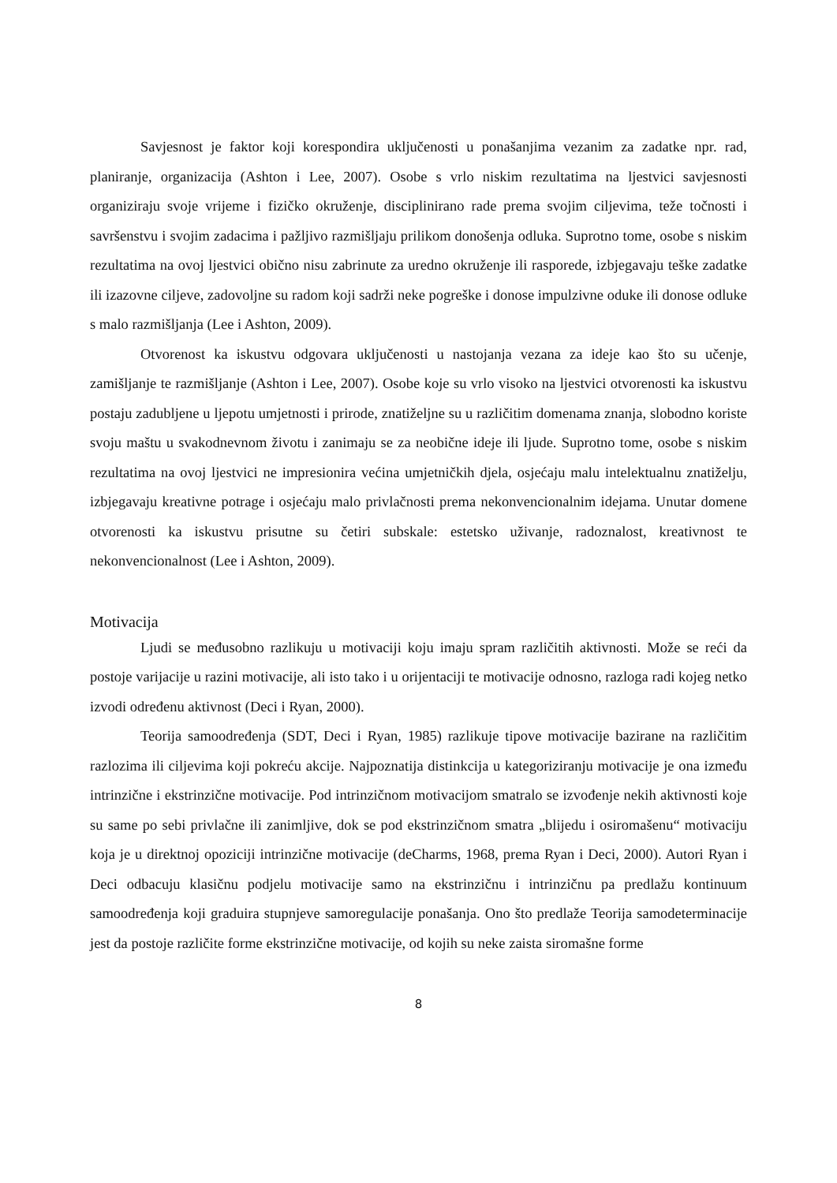Savjesnost je faktor koji korespondira uključenosti u ponašanjima vezanim za zadatke npr. rad, planiranje, organizacija (Ashton i Lee, 2007). Osobe s vrlo niskim rezultatima na ljestvici savjesnosti organiziraju svoje vrijeme i fizičko okruženje, disciplinirano rade prema svojim ciljevima, teže točnosti i savršenstvu i svojim zadacima i pažljivo razmišljaju prilikom donošenja odluka. Suprotno tome, osobe s niskim rezultatima na ovoj ljestvici obično nisu zabrinute za uredno okruženje ili rasporede, izbjegavaju teške zadatke ili izazovne ciljeve, zadovoljne su radom koji sadrži neke pogreške i donose impulzivne oduke ili donose odluke s malo razmišljanja (Lee i Ashton, 2009).
Otvorenost ka iskustvu odgovara uključenosti u nastojanja vezana za ideje kao što su učenje, zamišljanje te razmišljanje (Ashton i Lee, 2007). Osobe koje su vrlo visoko na ljestvici otvorenosti ka iskustvu postaju zadubljene u ljepotu umjetnosti i prirode, znatiželjne su u različitim domenama znanja, slobodno koriste svoju maštu u svakodnevnom životu i zanimaju se za neobične ideje ili ljude. Suprotno tome, osobe s niskim rezultatima na ovoj ljestvici ne impresionira većina umjetničkih djela, osjećaju malu intelektualnu znatiželju, izbjegavaju kreativne potrage i osjećaju malo privlačnosti prema nekonvencionalnim idejama. Unutar domene otvorenosti ka iskustvu prisutne su četiri subskale: estetsko uživanje, radoznalost, kreativnost te nekonvencionalnost (Lee i Ashton, 2009).
Motivacija
Ljudi se međusobno razlikuju u motivaciji koju imaju spram različitih aktivnosti. Može se reći da postoje varijacije u razini motivacije, ali isto tako i u orijentaciji te motivacije odnosno, razloga radi kojeg netko izvodi određenu aktivnost (Deci i Ryan, 2000).
Teorija samoodređenja (SDT, Deci i Ryan, 1985) razlikuje tipove motivacije bazirane na različitim razlozima ili ciljevima koji pokreću akcije. Najpoznatija distinkcija u kategoriziranju motivacije je ona između intrinzične i ekstrinzične motivacije. Pod intrinzičnom motivacijom smatralo se izvođenje nekih aktivnosti koje su same po sebi privlačne ili zanimljive, dok se pod ekstrinzičnom smatra „blijedu i osiromašenu“ motivaciju koja je u direktnoj opoziciji intrinzične motivacije (deCharms, 1968, prema Ryan i Deci, 2000). Autori Ryan i Deci odbacuju klasičnu podjelu motivacije samo na ekstrinzičnu i intrinzičnu pa predlažu kontinuum samoodređenja koji graduira stupnjeve samoregulacije ponašanja. Ono što predlaže Teorija samodeterminacije jest da postoje različite forme ekstrinzične motivacije, od kojih su neke zaista siromašne forme
8